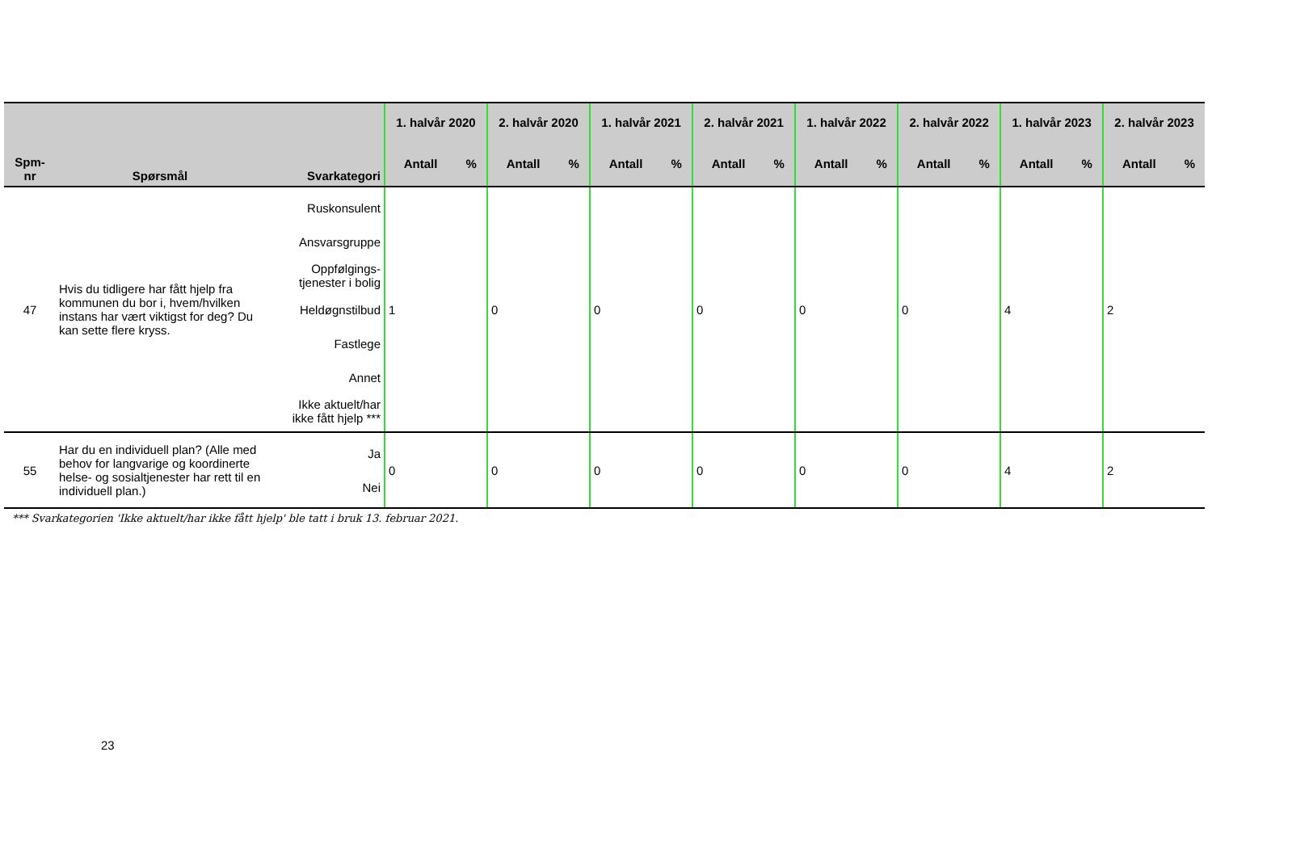| Spm- nr | Spørsmål | Svarkategori | 1. halvår 2020 | | 2. halvår 2020 | | 1. halvår 2021 | | 2. halvår 2021 | | 1. halvår 2022 | | 2. halvår 2022 | | 1. halvår 2023 | | 2. halvår 2023 | |
| --- | --- | --- | --- | --- | --- | --- | --- | --- | --- | --- | --- | --- | --- | --- | --- | --- | --- | --- |
| | | | Antall | % | Antall | % | Antall | % | Antall | % | Antall | % | Antall | % | Antall | % | Antall | % |
| 47 | Hvis du tidligere har fått hjelp fra kommunen du bor i, hvem/hvilken instans har vært viktigst for deg? Du kan sette flere kryss. | Ruskonsulent Ansvarsgruppe Oppfølgings- tjenester i bolig Heldøgnstilbud Fastlege Annet Ikke aktuelt/har ikke fått hjelp *** | 1 | | 0 | | 0 | | 0 | | 0 | | 0 | | 4 | | 2 | |
| 55 | Har du en individuell plan? (Alle med behov for langvarige og koordinerte helse- og sosialtjenester har rett til en individuell plan.) | Ja Nei | 0 | | 0 | | 0 | | 0 | | 0 | | 0 | | 4 | | 2 | |
*** Svarkategorien 'Ikke aktuelt/har ikke fått hjelp' ble tatt i bruk 13. februar 2021.
23